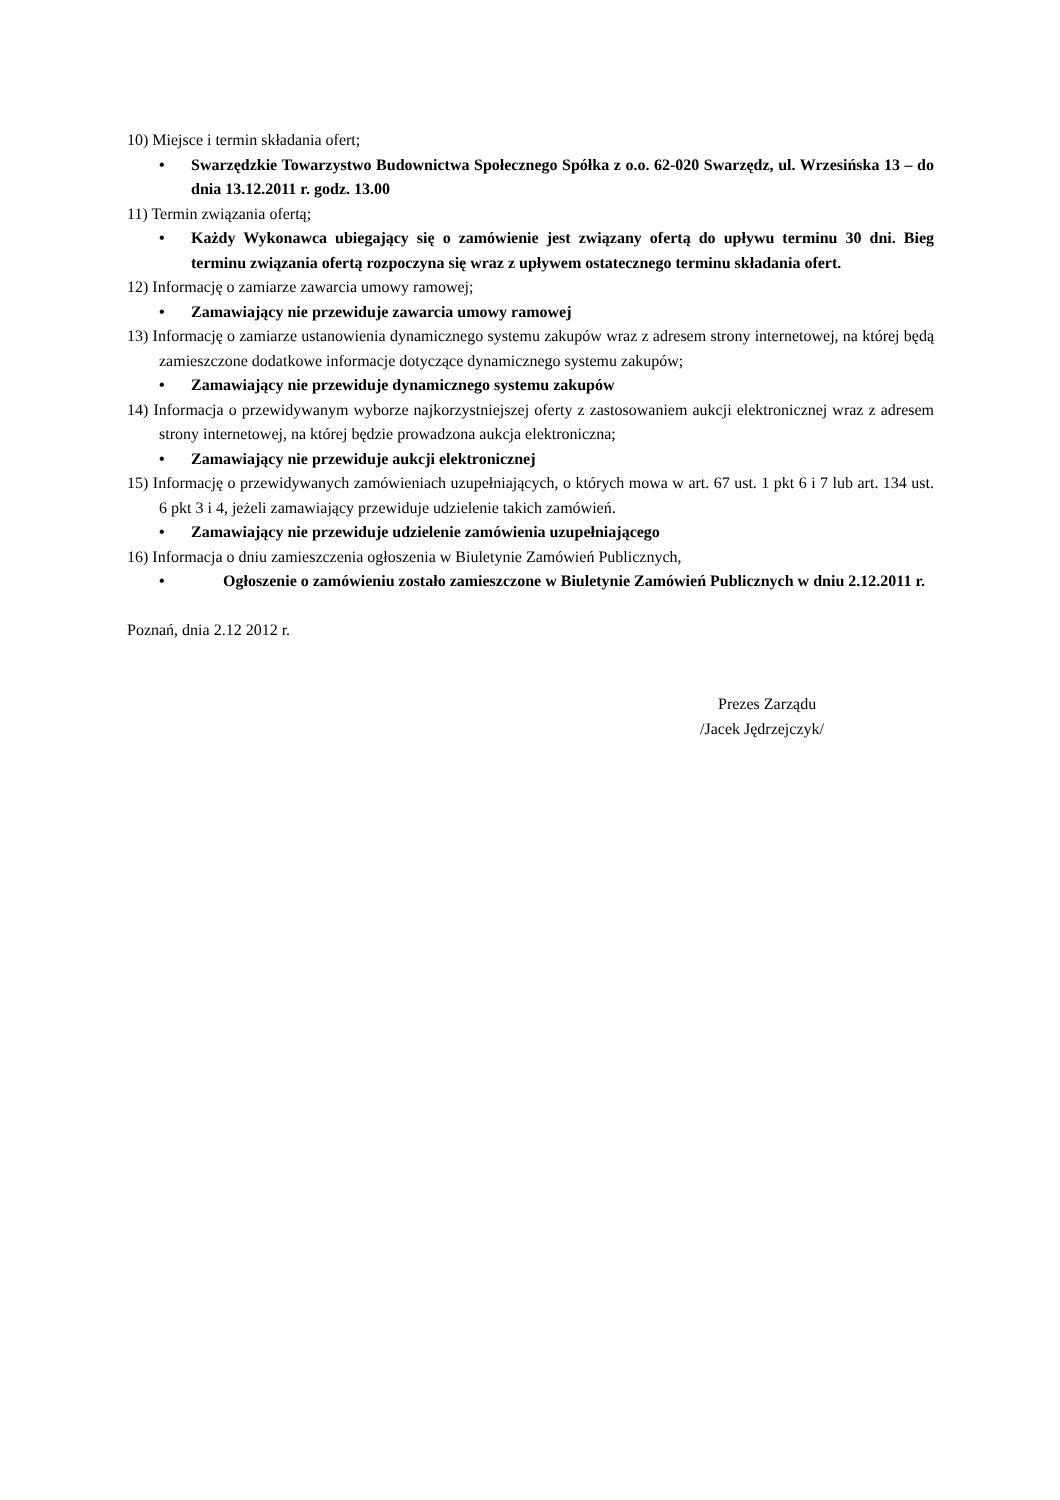10) Miejsce i termin składania ofert;
• Swarzędzkie Towarzystwo Budownictwa Społecznego Spółka z o.o. 62-020 Swarzędz, ul. Wrzesińska 13 – do dnia 13.12.2011 r. godz. 13.00
11) Termin związania ofertą;
• Każdy Wykonawca ubiegający się o zamówienie jest związany ofertą do upływu terminu 30 dni. Bieg terminu związania ofertą rozpoczyna się wraz z upływem ostatecznego terminu składania ofert.
12) Informację o zamiarze zawarcia umowy ramowej;
• Zamawiający nie przewiduje zawarcia umowy ramowej
13) Informację o zamiarze ustanowienia dynamicznego systemu zakupów wraz z adresem strony internetowej, na której będą zamieszczone dodatkowe informacje dotyczące dynamicznego systemu zakupów;
• Zamawiający nie przewiduje dynamicznego systemu zakupów
14) Informacja o przewidywanym wyborze najkorzystniejszej oferty z zastosowaniem aukcji elektronicznej wraz z adresem strony internetowej, na której będzie prowadzona aukcja elektroniczna;
• Zamawiający nie przewiduje aukcji elektronicznej
15) Informację o przewidywanych zamówieniach uzupełniających, o których mowa w art. 67 ust. 1 pkt 6 i 7 lub art. 134 ust. 6 pkt 3 i 4, jeżeli zamawiający przewiduje udzielenie takich zamówień.
• Zamawiający nie przewiduje udzielenie zamówienia uzupełniającego
16) Informacja o dniu zamieszczenia ogłoszenia w Biuletynie Zamówień Publicznych,
• Ogłoszenie o zamówieniu zostało zamieszczone w Biuletynie Zamówień Publicznych w dniu 2.12.2011 r.
Poznań, dnia 2.12 2012 r.
Prezes Zarządu
/Jacek Jędrzejczyk/